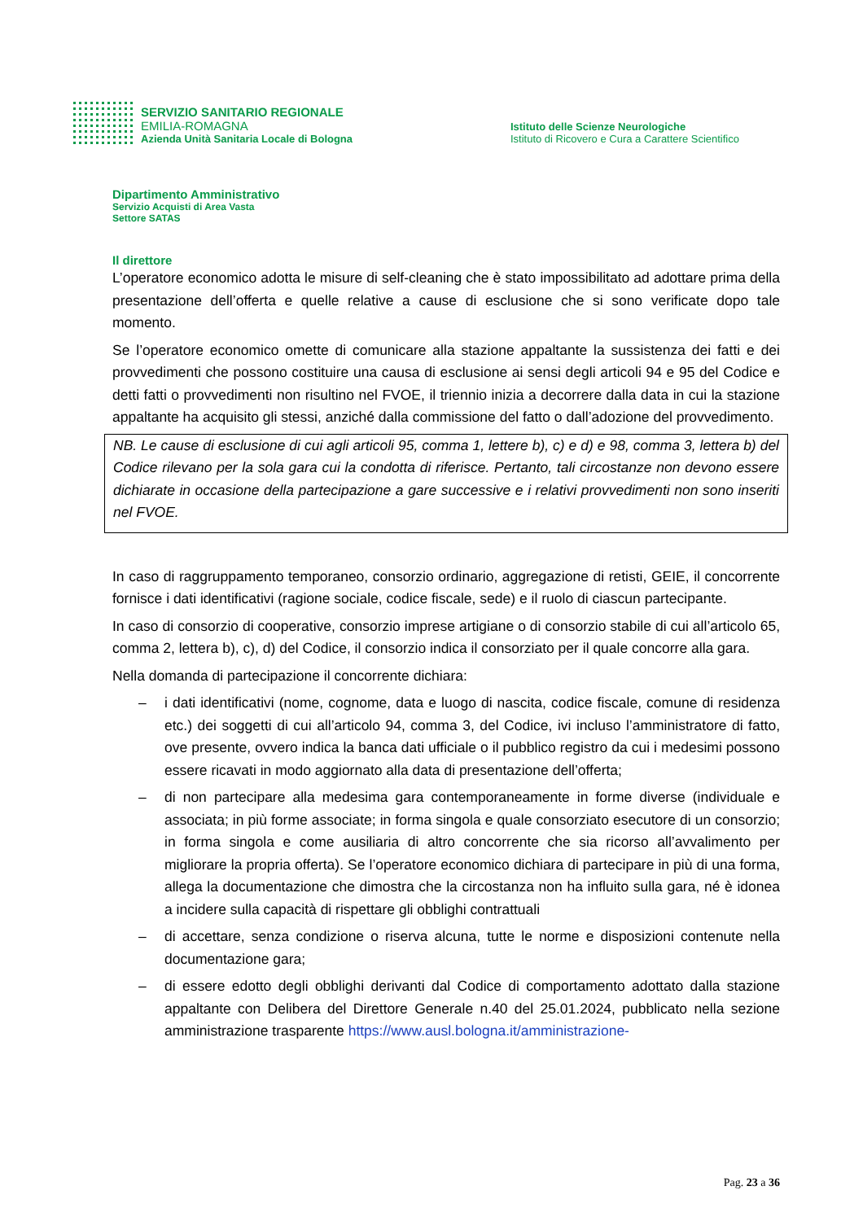SERVIZIO SANITARIO REGIONALE
EMILIA-ROMAGNA
Azienda Unità Sanitaria Locale di Bologna
Istituto delle Scienze Neurologiche
Istituto di Ricovero e Cura a Carattere Scientifico
Dipartimento Amministrativo
Servizio Acquisti di Area Vasta
Settore SATAS
Il direttore
L’operatore economico adotta le misure di self-cleaning che è stato impossibilitato ad adottare prima della presentazione dell’offerta e quelle relative a cause di esclusione che si sono verificate dopo tale momento.
Se l’operatore economico omette di comunicare alla stazione appaltante la sussistenza dei fatti e dei provvedimenti che possono costituire una causa di esclusione ai sensi degli articoli 94 e 95 del Codice e detti fatti o provvedimenti non risultino nel FVOE, il triennio inizia a decorrere dalla data in cui la stazione appaltante ha acquisito gli stessi, anziché dalla commissione del fatto o dall’adozione del provvedimento.
NB. Le cause di esclusione di cui agli articoli 95, comma 1, lettere b), c) e d) e 98, comma 3, lettera b) del Codice rilevano per la sola gara cui la condotta di riferisce. Pertanto, tali circostanze non devono essere dichiarate in occasione della partecipazione a gare successive e i relativi provvedimenti non sono inseriti nel FVOE.
In caso di raggruppamento temporaneo, consorzio ordinario, aggregazione di retisti, GEIE, il concorrente fornisce i dati identificativi (ragione sociale, codice fiscale, sede) e il ruolo di ciascun partecipante.
In caso di consorzio di cooperative, consorzio imprese artigiane o di consorzio stabile di cui all’articolo 65, comma 2, lettera b), c), d) del Codice, il consorzio indica il consorziato per il quale concorre alla gara.
Nella domanda di partecipazione il concorrente dichiara:
– i dati identificativi (nome, cognome, data e luogo di nascita, codice fiscale, comune di residenza etc.) dei soggetti di cui all’articolo 94, comma 3, del Codice, ivi incluso l’amministratore di fatto, ove presente, ovvero indica la banca dati ufficiale o il pubblico registro da cui i medesimi possono essere ricavati in modo aggiornato alla data di presentazione dell’offerta;
– di non partecipare alla medesima gara contemporaneamente in forme diverse (individuale e associata; in più forme associate; in forma singola e quale consorziato esecutore di un consorzio; in forma singola e come ausiliaria di altro concorrente che sia ricorso all’avvalimento per migliorare la propria offerta). Se l’operatore economico dichiara di partecipare in più di una forma, allega la documentazione che dimostra che la circostanza non ha influito sulla gara, né è idonea a incidere sulla capacità di rispettare gli obblighi contrattuali
– di accettare, senza condizione o riserva alcuna, tutte le norme e disposizioni contenute nella documentazione gara;
– di essere edotto degli obblighi derivanti dal Codice di comportamento adottato dalla stazione appaltante con Delibera del Direttore Generale n.40 del 25.01.2024, pubblicato nella sezione amministrazione trasparente https://www.ausl.bologna.it/amministrazione-
Pag. 23 a 36